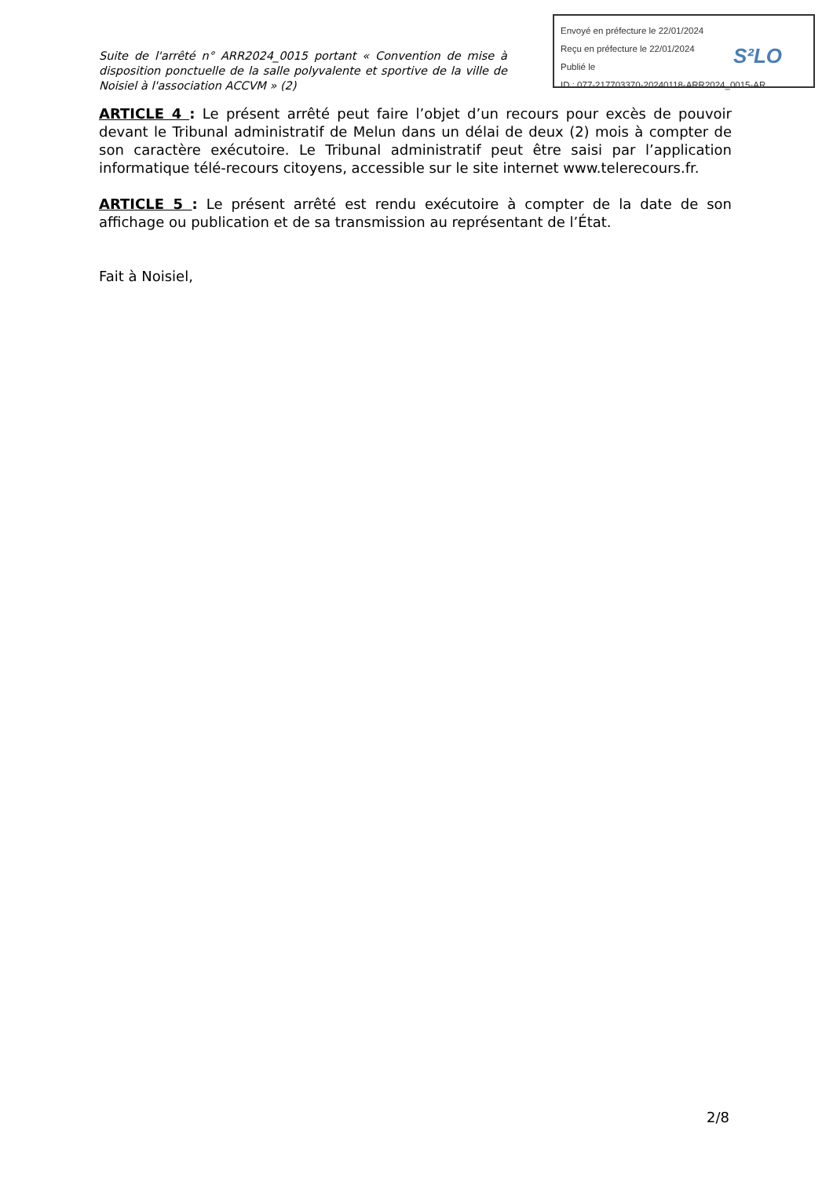Suite de l'arrêté n° ARR2024_0015 portant « Convention de mise à disposition ponctuelle de la salle polyvalente et sportive de la ville de Noisiel à l'association ACCVM » (2)
ARTICLE 4 : Le présent arrêté peut faire l’objet d’un recours pour excès de pouvoir devant le Tribunal administratif de Melun dans un délai de deux (2) mois à compter de son caractère exécutoire. Le Tribunal administratif peut être saisi par l’application informatique télé-recours citoyens, accessible sur le site internet www.telerecours.fr.
ARTICLE 5 : Le présent arrêté est rendu exécutoire à compter de la date de son affichage ou publication et de sa transmission au représentant de l’État.
Fait à Noisiel,
Envoyé en préfecture le 22/01/2024
Reçu en préfecture le 22/01/2024
Publié le
ID : 077-217703370-20240118-ARR2024_0015-AR
S²LO
2/8